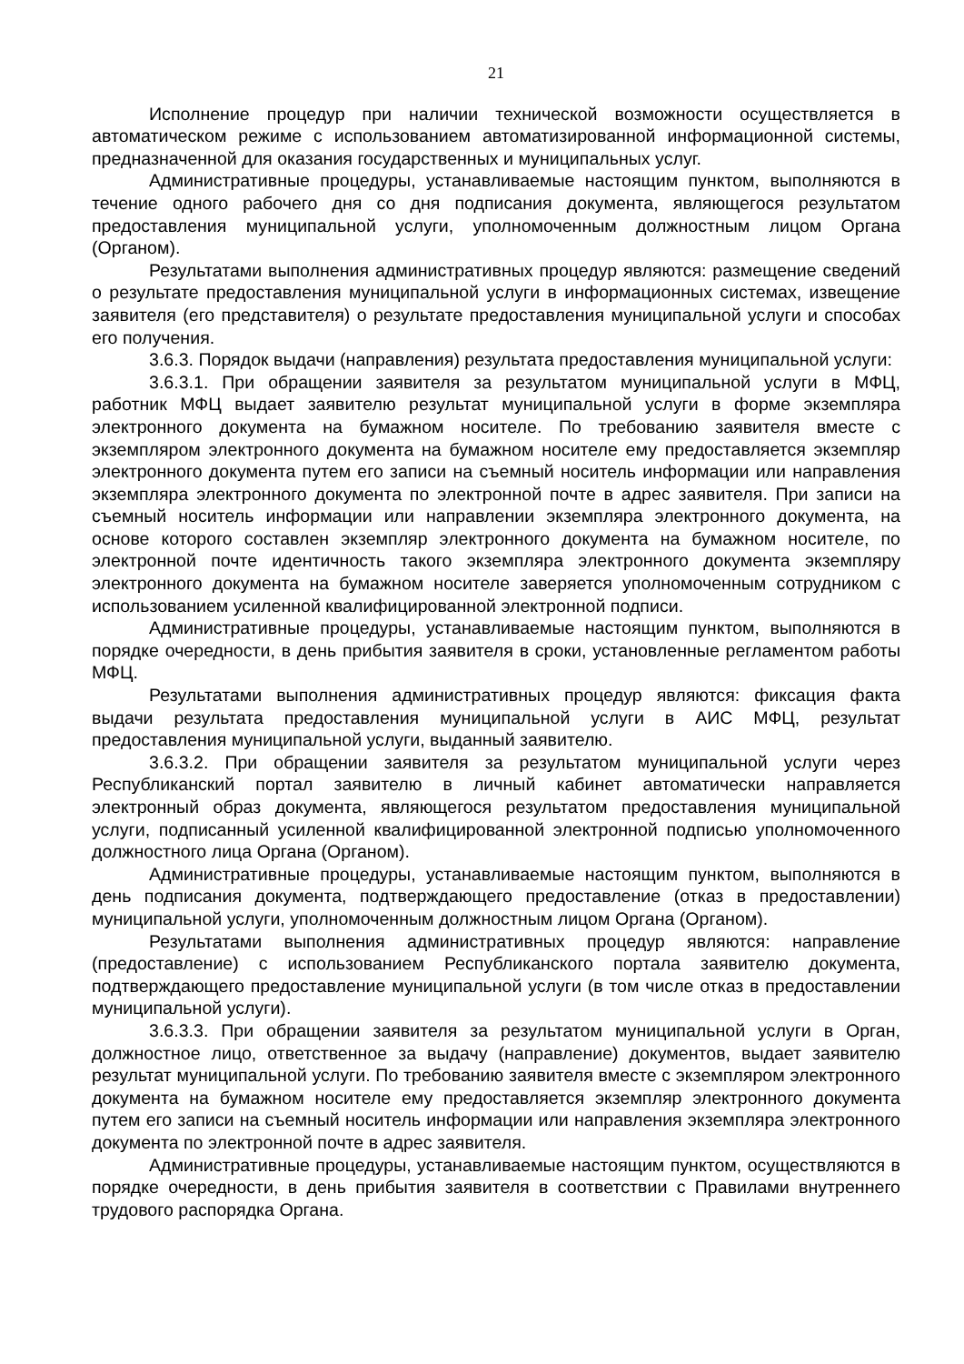21
Исполнение процедур при наличии технической возможности осуществляется в автоматическом режиме с использованием автоматизированной информационной системы, предназначенной для оказания государственных и муниципальных услуг.
Административные процедуры, устанавливаемые настоящим пунктом, выполняются в течение одного рабочего дня со дня подписания документа, являющегося результатом предоставления муниципальной услуги, уполномоченным должностным лицом Органа (Органом).
Результатами выполнения административных процедур являются: размещение сведений о результате предоставления муниципальной услуги в информационных системах, извещение заявителя (его представителя) о результате предоставления муниципальной услуги и способах его получения.
3.6.3. Порядок выдачи (направления) результата предоставления муниципальной услуги:
3.6.3.1. При обращении заявителя за результатом муниципальной услуги в МФЦ, работник МФЦ выдает заявителю результат муниципальной услуги в форме экземпляра электронного документа на бумажном носителе. По требованию заявителя вместе с экземпляром электронного документа на бумажном носителе ему предоставляется экземпляр электронного документа путем его записи на съемный носитель информации или направления экземпляра электронного документа по электронной почте в адрес заявителя. При записи на съемный носитель информации или направлении экземпляра электронного документа, на основе которого составлен экземпляр электронного документа на бумажном носителе, по электронной почте идентичность такого экземпляра электронного документа экземпляру электронного документа на бумажном носителе заверяется уполномоченным сотрудником с использованием усиленной квалифицированной электронной подписи.
Административные процедуры, устанавливаемые настоящим пунктом, выполняются в порядке очередности, в день прибытия заявителя в сроки, установленные регламентом работы МФЦ.
Результатами выполнения административных процедур являются: фиксация факта выдачи результата предоставления муниципальной услуги в АИС МФЦ, результат предоставления муниципальной услуги, выданный заявителю.
3.6.3.2. При обращении заявителя за результатом муниципальной услуги через Республиканский портал заявителю в личный кабинет автоматически направляется электронный образ документа, являющегося результатом предоставления муниципальной услуги, подписанный усиленной квалифицированной электронной подписью уполномоченного должностного лица Органа (Органом).
Административные процедуры, устанавливаемые настоящим пунктом, выполняются в день подписания документа, подтверждающего предоставление (отказ в предоставлении) муниципальной услуги, уполномоченным должностным лицом Органа (Органом).
Результатами выполнения административных процедур являются: направление (предоставление) с использованием Республиканского портала заявителю документа, подтверждающего предоставление муниципальной услуги (в том числе отказ в предоставлении муниципальной услуги).
3.6.3.3. При обращении заявителя за результатом муниципальной услуги в Орган, должностное лицо, ответственное за выдачу (направление) документов, выдает заявителю результат муниципальной услуги. По требованию заявителя вместе с экземпляром электронного документа на бумажном носителе ему предоставляется экземпляр электронного документа путем его записи на съемный носитель информации или направления экземпляра электронного документа по электронной почте в адрес заявителя.
Административные процедуры, устанавливаемые настоящим пунктом, осуществляются в порядке очередности, в день прибытия заявителя в соответствии с Правилами внутреннего трудового распорядка Органа.